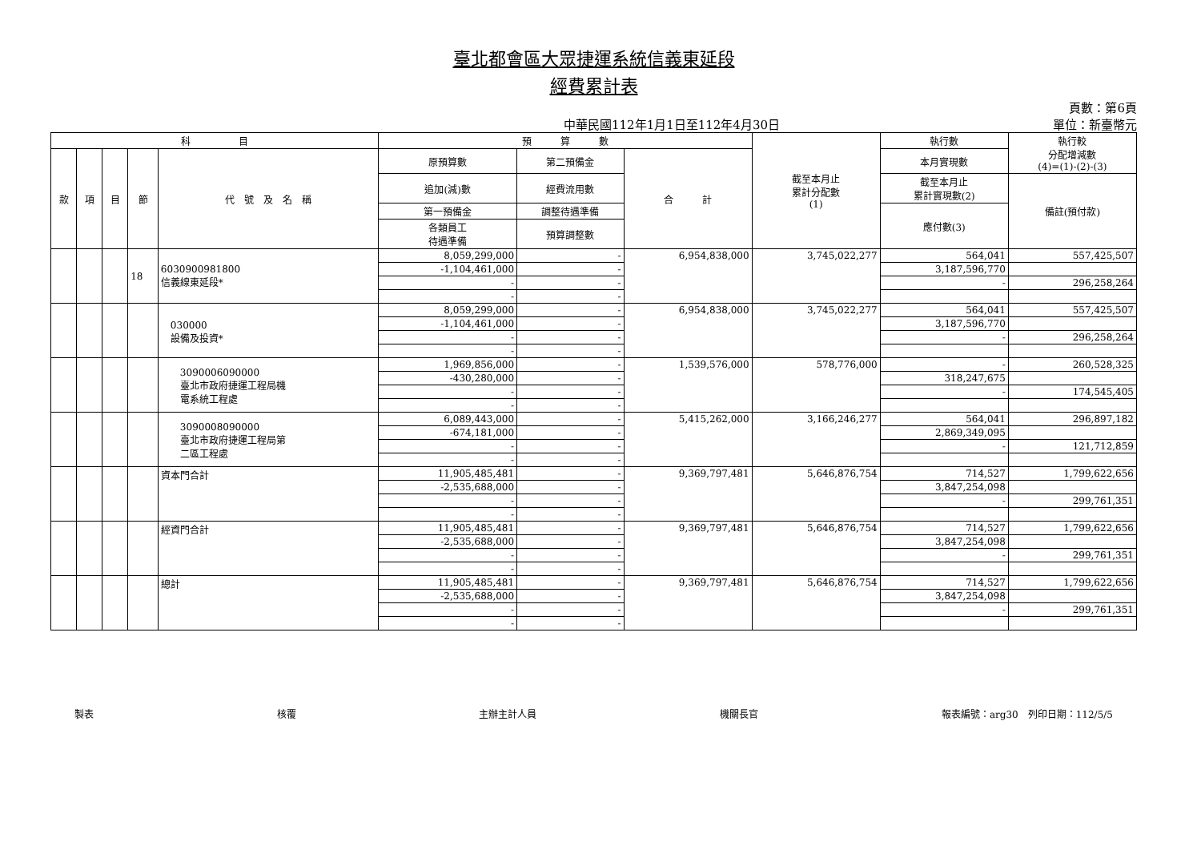臺北都會區大眾捷運系統信義東延段
經費累計表
中華民國112年1月1日至112年4月30日
頁數：第6頁
單位：新臺幣元
| 科 目 | | | | | 預 算 數 | | | 截至本月止 累計分配數 (1) | 執行數 | 執行較 分配增減數 (4)=(1)-(2)-(3) |
| --- | --- | --- | --- | --- | --- | --- | --- | --- | --- | --- |
| 款 | 項 | 目 | 節 | 代 號 及 名 稱 | 原預算數 | 第二預備金 | 合 計 | | 本月實現數 | |
| | | | | | 追加(減)數 | 經費流用數 | | | 截至本月止 累計實現數(2) | 備註(預付款) |
| | | | | | 第一預備金 | 調整待遇準備 | | | 應付數(3) | |
| | | | | | 各類員工 待遇準備 | 預算調整數 | | | | |
| | | | 18 | 6030900981800 信義線東延段* | 8,059,299,000 | - | 6,954,838,000 | 3,745,022,277 | 564,041 | 557,425,507 |
| | | | | | -1,104,461,000 | - | | | 3,187,596,770 | |
| | | | | | - | - | | | - | 296,258,264 |
| | | | | | - | - | | | | |
| | | | | 030000 設備及投資* | 8,059,299,000 | - | 6,954,838,000 | 3,745,022,277 | 564,041 | 557,425,507 |
| | | | | | -1,104,461,000 | - | | | 3,187,596,770 | |
| | | | | | - | - | | | - | 296,258,264 |
| | | | | | - | - | | | | |
| | | | | 3090006090000 臺北市政府捷運工程局機 電系統工程處 | 1,969,856,000 | - | 1,539,576,000 | 578,776,000 | - | 260,528,325 |
| | | | | | -430,280,000 | - | | | 318,247,675 | |
| | | | | | - | - | | | - | 174,545,405 |
| | | | | | - | - | | | | |
| | | | | 3090008090000 臺北市政府捷運工程局第 二區工程處 | 6,089,443,000 | - | 5,415,262,000 | 3,166,246,277 | 564,041 | 296,897,182 |
| | | | | | -674,181,000 | - | | | 2,869,349,095 | |
| | | | | | - | - | | | - | 121,712,859 |
| | | | | | - | - | | | | |
| | | | | 資本門合計 | 11,905,485,481 | - | 9,369,797,481 | 5,646,876,754 | 714,527 | 1,799,622,656 |
| | | | | | -2,535,688,000 | - | | | 3,847,254,098 | |
| | | | | | - | - | | | - | 299,761,351 |
| | | | | | - | - | | | | |
| | | | | 經資門合計 | 11,905,485,481 | - | 9,369,797,481 | 5,646,876,754 | 714,527 | 1,799,622,656 |
| | | | | | -2,535,688,000 | - | | | 3,847,254,098 | |
| | | | | | - | - | | | - | 299,761,351 |
| | | | | | - | - | | | | |
| | | | | 總計 | 11,905,485,481 | - | 9,369,797,481 | 5,646,876,754 | 714,527 | 1,799,622,656 |
| | | | | | -2,535,688,000 | - | | | 3,847,254,098 | |
| | | | | | - | - | | | - | 299,761,351 |
| | | | | | - | - | | | | |
製表 核覆 主辦主計人員 機關長官 報表編號：arg30　列印日期：112/5/5